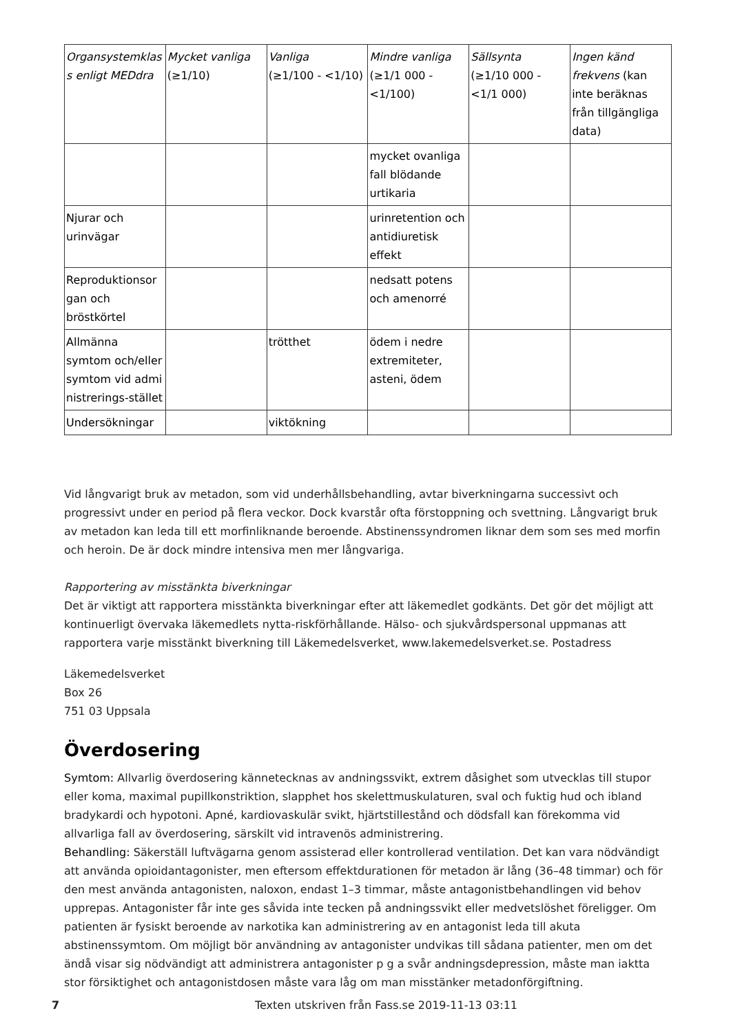| Organsystemklas s enligt MEDdra | Mycket vanliga (≥1/10) | Vanliga (≥1/100 - <1/10) | Mindre vanliga (≥1/1 000 - <1/100) | Sällsynta (≥1/10 000 - <1/1 000) | Ingen känd frekvens (kan inte beräknas från tillgängliga data) |
| --- | --- | --- | --- | --- | --- |
| | | | mycket ovanliga fall blödande urtikaria | | |
| Njurar och urinvägar | | | urinretention och antidiuretisk effekt | | |
| Reproduktionsor gan och bröstkörtel | | | nedsatt potens och amenorré | | |
| Allmänna symtom och/eller symtom vid admi nistrerings-stället | | trötthet | ödem i nedre extremiteter, asteni, ödem | | |
| Undersökningar | | viktökning | | | |
Vid långvarigt bruk av metadon, som vid underhållsbehandling, avtar biverkningarna successivt och progressivt under en period på flera veckor. Dock kvarstår ofta förstoppning och svettning. Långvarigt bruk av metadon kan leda till ett morfinliknande beroende. Abstinenssyndromen liknar dem som ses med morfin och heroin. De är dock mindre intensiva men mer långvariga.
Rapportering av misstänkta biverkningar
Det är viktigt att rapportera misstänkta biverkningar efter att läkemedlet godkänts. Det gör det möjligt att kontinuerligt övervaka läkemedlets nytta-riskförhållande. Hälso- och sjukvårdspersonal uppmanas att rapportera varje misstänkt biverkning till Läkemedelsverket, www.lakemedelsverket.se. Postadress
Läkemedelsverket
Box 26
751 03 Uppsala
Överdosering
Symtom: Allvarlig överdosering kännetecknas av andningssvikt, extrem dåsighet som utvecklas till stupor eller koma, maximal pupillkonstriktion, slapphet hos skelettmuskulaturen, sval och fuktig hud och ibland bradykardi och hypotoni. Apné, kardiovaskulär svikt, hjärtstillestånd och dödsfall kan förekomma vid allvarliga fall av överdosering, särskilt vid intravenös administrering.
Behandling: Säkerställ luftvägarna genom assisterad eller kontrollerad ventilation. Det kan vara nödvändigt att använda opioidantagonister, men eftersom effektdurationen för metadon är lång (36–48 timmar) och för den mest använda antagonisten, naloxon, endast 1–3 timmar, måste antagonistbehandlingen vid behov upprepas. Antagonister får inte ges såvida inte tecken på andningssvikt eller medvetslöshet föreligger. Om patienten är fysiskt beroende av narkotika kan administrering av en antagonist leda till akuta abstinenssymtom. Om möjligt bör användning av antagonister undvikas till sådana patienter, men om det ändå visar sig nödvändigt att administrera antagonister p g a svår andningsdepression, måste man iaktta stor försiktighet och antagonistdosen måste vara låg om man misstänker metadonförgiftning.
7 Texten utskriven från Fass.se 2019-11-13 03:11